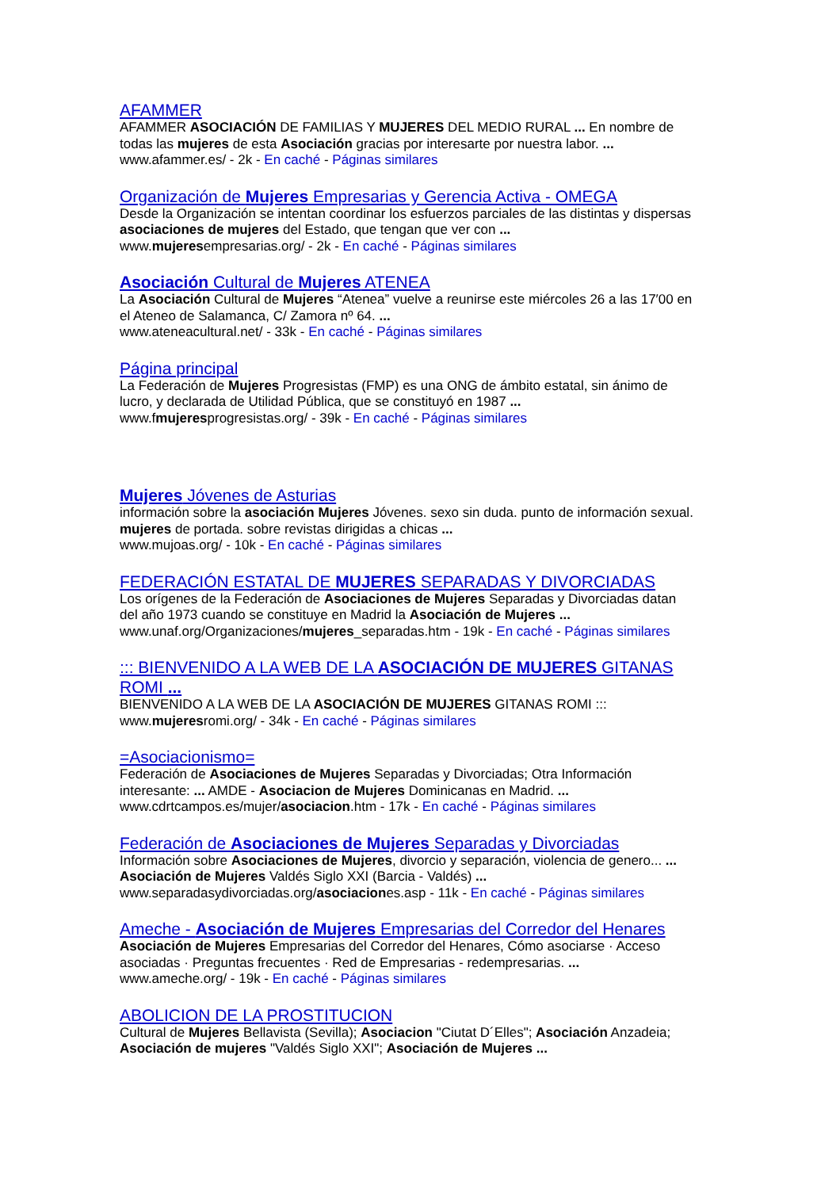AFAMMER
AFAMMER ASOCIACIÓN DE FAMILIAS Y MUJERES DEL MEDIO RURAL ... En nombre de todas las mujeres de esta Asociación gracias por interesarte por nuestra labor. ...
www.afammer.es/ - 2k - En caché - Páginas similares
Organización de Mujeres Empresarias y Gerencia Activa - OMEGA
Desde la Organización se intentan coordinar los esfuerzos parciales de las distintas y dispersas asociaciones de mujeres del Estado, que tengan que ver con ...
www.mujeresempresarias.org/ - 2k - En caché - Páginas similares
Asociación Cultural de Mujeres ATENEA
La Asociación Cultural de Mujeres “Atenea” vuelve a reunirse este miércoles 26 a las 17′00 en el Ateneo de Salamanca, C/ Zamora nº 64. ...
www.ateneacultural.net/ - 33k - En caché - Páginas similares
Página principal
La Federación de Mujeres Progresistas (FMP) es una ONG de ámbito estatal, sin ánimo de lucro, y declarada de Utilidad Pública, que se constituyó en 1987 ...
www.fmujeresprogresistas.org/ - 39k - En caché - Páginas similares
Mujeres Jóvenes de Asturias
información sobre la asociación Mujeres Jóvenes. sexo sin duda. punto de información sexual. mujeres de portada. sobre revistas dirigidas a chicas ...
www.mujoas.org/ - 10k - En caché - Páginas similares
FEDERACIÓN ESTATAL DE MUJERES SEPARADAS Y DIVORCIADAS
Los orígenes de la Federación de Asociaciones de Mujeres Separadas y Divorciadas datan del año 1973 cuando se constituye en Madrid la Asociación de Mujeres ...
www.unaf.org/Organizaciones/mujeres_separadas.htm - 19k - En caché - Páginas similares
::: BIENVENIDO A LA WEB DE LA ASOCIACIÓN DE MUJERES GITANAS ROMI ...
BIENVENIDO A LA WEB DE LA ASOCIACIÓN DE MUJERES GITANAS ROMI :::
www.mujeresromi.org/ - 34k - En caché - Páginas similares
=Asociacionismo=
Federación de Asociaciones de Mujeres Separadas y Divorciadas; Otra Información interesante: ... AMDE - Asociacion de Mujeres Dominicanas en Madrid. ...
www.cdrtcampos.es/mujer/asociacion.htm - 17k - En caché - Páginas similares
Federación de Asociaciones de Mujeres Separadas y Divorciadas
Información sobre Asociaciones de Mujeres, divorcio y separación, violencia de genero... ... Asociación de Mujeres Valdés Siglo XXI (Barcia - Valdés) ...
www.separadasydivorciadas.org/asociaciones.asp - 11k - En caché - Páginas similares
Ameche - Asociación de Mujeres Empresarias del Corredor del Henares
Asociación de Mujeres Empresarias del Corredor del Henares, Cómo asociarse · Acceso asociadas · Preguntas frecuentes · Red de Empresarias - redempresarias. ...
www.ameche.org/ - 19k - En caché - Páginas similares
ABOLICION DE LA PROSTITUCION
Cultural de Mujeres Bellavista (Sevilla); Asociacion "Ciutat D´Elles"; Asociación Anzadeia; Asociación de mujeres "Valdés Siglo XXI"; Asociación de Mujeres ...